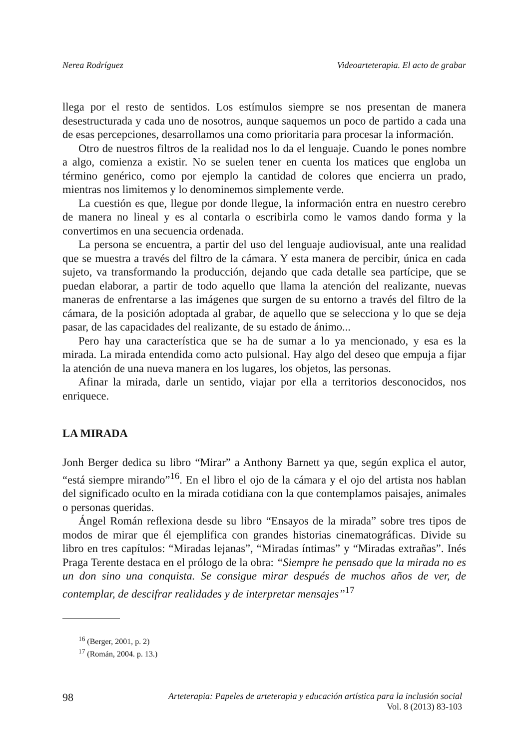Nerea Rodríguez Videoarteterapia. El acto de grabar
llega por el resto de sentidos. Los estímulos siempre se nos presentan de manera desestructurada y cada uno de nosotros, aunque saquemos un poco de partido a cada una de esas percepciones, desarrollamos una como prioritaria para procesar la información.
Otro de nuestros filtros de la realidad nos lo da el lenguaje. Cuando le pones nombre a algo, comienza a existir. No se suelen tener en cuenta los matices que engloba un término genérico, como por ejemplo la cantidad de colores que encierra un prado, mientras nos limitemos y lo denominemos simplemente verde.
La cuestión es que, llegue por donde llegue, la información entra en nuestro cerebro de manera no lineal y es al contarla o escribirla como le vamos dando forma y la convertimos en una secuencia ordenada.
La persona se encuentra, a partir del uso del lenguaje audiovisual, ante una realidad que se muestra a través del filtro de la cámara. Y esta manera de percibir, única en cada sujeto, va transformando la producción, dejando que cada detalle sea partícipe, que se puedan elaborar, a partir de todo aquello que llama la atención del realizante, nuevas maneras de enfrentarse a las imágenes que surgen de su entorno a través del filtro de la cámara, de la posición adoptada al grabar, de aquello que se selecciona y lo que se deja pasar, de las capacidades del realizante, de su estado de ánimo...
Pero hay una característica que se ha de sumar a lo ya mencionado, y esa es la mirada. La mirada entendida como acto pulsional. Hay algo del deseo que empuja a fijar la atención de una nueva manera en los lugares, los objetos, las personas.
Afinar la mirada, darle un sentido, viajar por ella a territorios desconocidos, nos enriquece.
LA MIRADA
Jonh Berger dedica su libro “Mirar” a Anthony Barnett ya que, según explica el autor, “está siempre mirando”<sup>16</sup>. En el libro el ojo de la cámara y el ojo del artista nos hablan del significado oculto en la mirada cotidiana con la que contemplamos paisajes, animales o personas queridas.
Ángel Román reflexiona desde su libro “Ensayos de la mirada” sobre tres tipos de modos de mirar que él ejemplifica con grandes historias cinematográficas. Divide su libro en tres capítulos: “Miradas lejanas”, “Miradas íntimas” y “Miradas extrañas”. Inés Praga Terente destaca en el prólogo de la obra: “Siempre he pensado que la mirada no es un don sino una conquista. Se consigue mirar después de muchos años de ver, de contemplar, de descifrar realidades y de interpretar mensajes”<sup>17</sup>
<sup>16</sup> (Berger, 2001, p. 2)
<sup>17</sup> (Román, 2004. p. 13.)
98
Arteterapia: Papeles de arteterapia y educación artística para la inclusión social
Vol. 8 (2013) 83-103